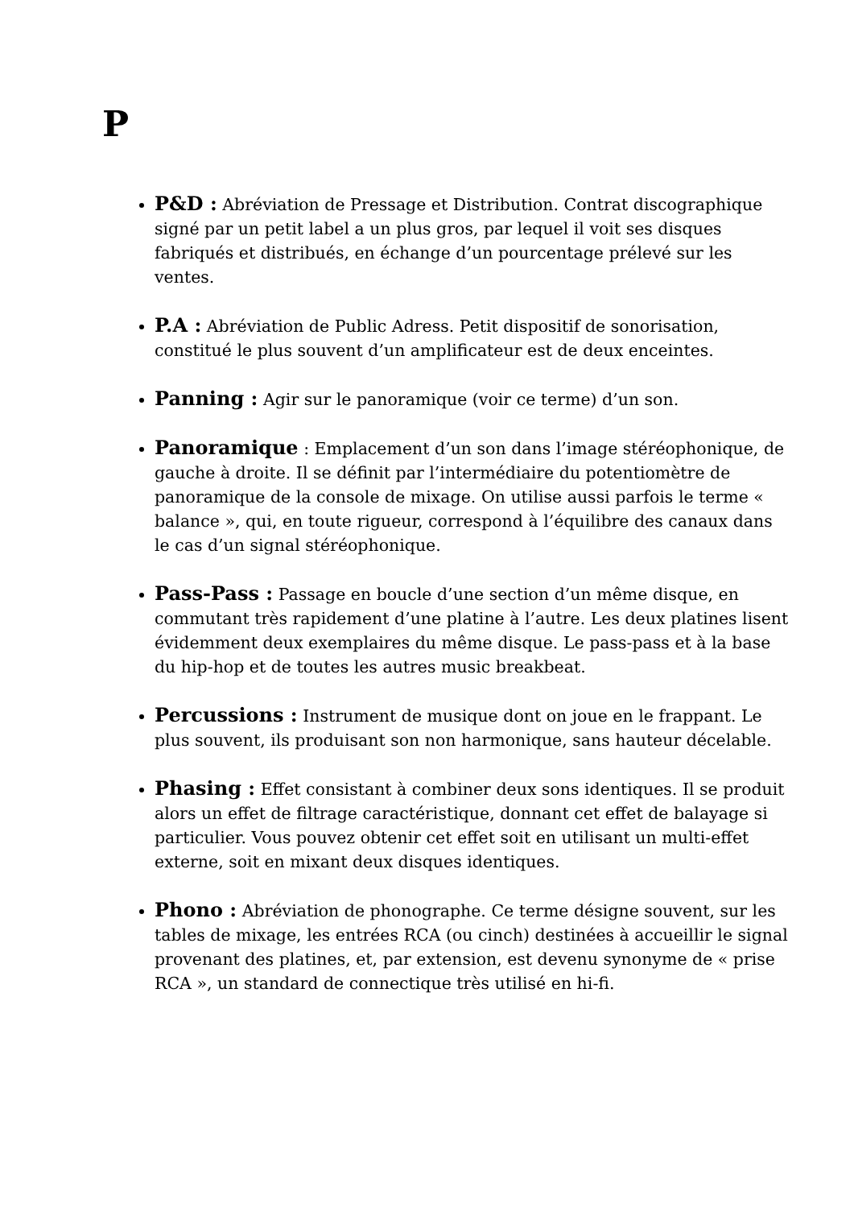P
P&D : Abréviation de Pressage et Distribution. Contrat discographique signé par un petit label a un plus gros, par lequel il voit ses disques fabriqués et distribués, en échange d’un pourcentage prélevé sur les ventes.
P.A : Abréviation de Public Adress. Petit dispositif de sonorisation, constitué le plus souvent d’un amplificateur est de deux enceintes.
Panning : Agir sur le panoramique (voir ce terme) d’un son.
Panoramique : Emplacement d’un son dans l’image stéréophonique, de gauche à droite. Il se définit par l’intermédiaire du potentiomètre de panoramique de la console de mixage. On utilise aussi parfois le terme « balance », qui, en toute rigueur, correspond à l’équilibre des canaux dans le cas d’un signal stéréophonique.
Pass-Pass : Passage en boucle d’une section d’un même disque, en commutant très rapidement d’une platine à l’autre. Les deux platines lisent évidemment deux exemplaires du même disque. Le pass-pass et à la base du hip-hop et de toutes les autres music breakbeat.
Percussions : Instrument de musique dont on joue en le frappant. Le plus souvent, ils produisant son non harmonique, sans hauteur décelable.
Phasing : Effet consistant à combiner deux sons identiques. Il se produit alors un effet de filtrage caractéristique, donnant cet effet de balayage si particulier. Vous pouvez obtenir cet effet soit en utilisant un multi-effet externe, soit en mixant deux disques identiques.
Phono : Abréviation de phonographe. Ce terme désigne souvent, sur les tables de mixage, les entrées RCA (ou cinch) destinées à accueillir le signal provenant des platines, et, par extension, est devenu synonyme de « prise RCA », un standard de connectique très utilisé en hi-fi.